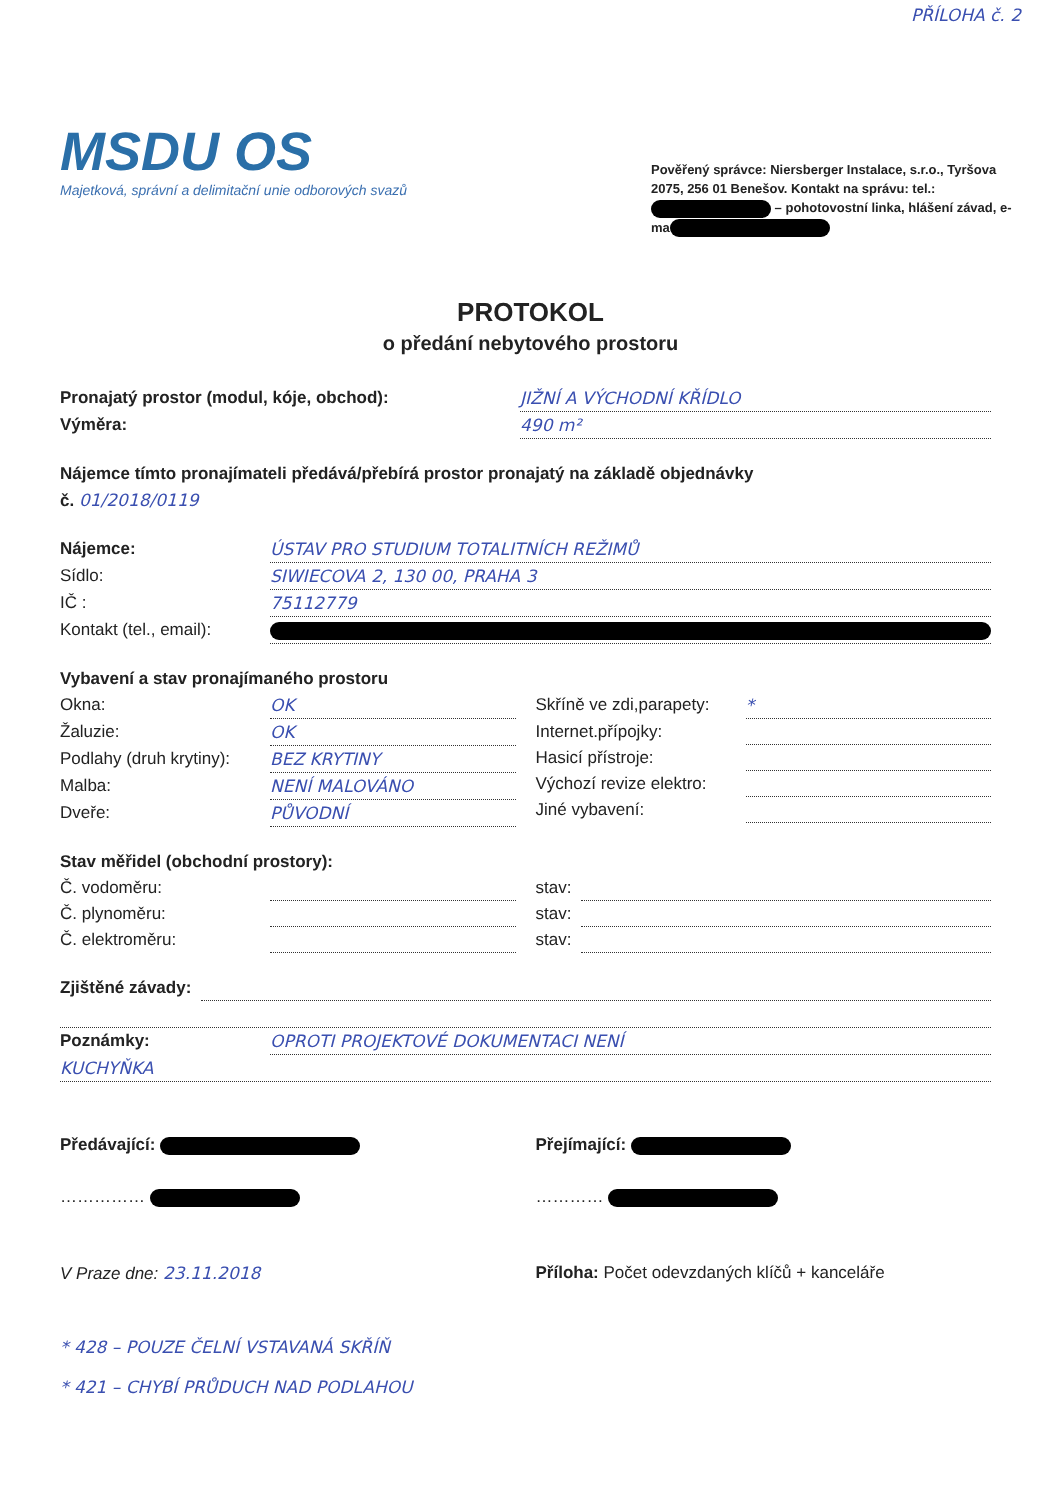MSDU OS
Majetková, správní a delimitační unie odborových svazů
PŘÍLOHA č. 2
Pověřený správce: Niersberger Instalace, s.r.o., Tyršova 2075, 256 01 Benešov. Kontakt na správu: tel.: – pohotovostní linka, hlášení závad, e-ma
PROTOKOL
o předání nebytového prostoru
Pronajatý prostor (modul, kóje, obchod): JIŽNÍ A VÝCHODNÍ KŘÍDLO
Výměra: 490 m²
Nájemce tímto pronajímateli předává/přebírá prostor pronajatý na základě objednávky
č. 01/2018/0119
Nájemce: ÚSTAV PRO STUDIUM TOTALITNÍCH REŽIMŮ
Sídlo: SIWIECOVA 2, 130 00, PRAHA 3
IČ : 75112779
Kontakt (tel., email):
Vybavení a stav pronajímaného prostoru
Okna: OK
Žaluzie: OK
Podlahy (druh krytiny): BEZ KRYTINY
Malba: NENÍ MALOVÁNO
Dveře: PŮVODNÍ
Skříně ve zdi,parapety: *
Internet.přípojky:
Hasicí přístroje:
Výchozí revize elektro:
Jiné vybavení:
Stav měřidel (obchodní prostory):
Č. vodoměru:
Č. plynoměru:
Č. elektroměru:
stav:
stav:
stav:
Zjištěné závady:
Poznámky: OPROTI PROJEKTOVÉ DOKUMENTACI NENÍ
KUCHYŇKA
Předávající:
……………
Přejímající:
…………
V Praze dne: 23.11.2018 Příloha: Počet odevzdaných klíčů + kanceláře
* 428 – POUZE ČELNÍ VSTAVANÁ SKŘÍŇ
* 421 – CHYBÍ PRŮDUCH NAD PODLAHOU